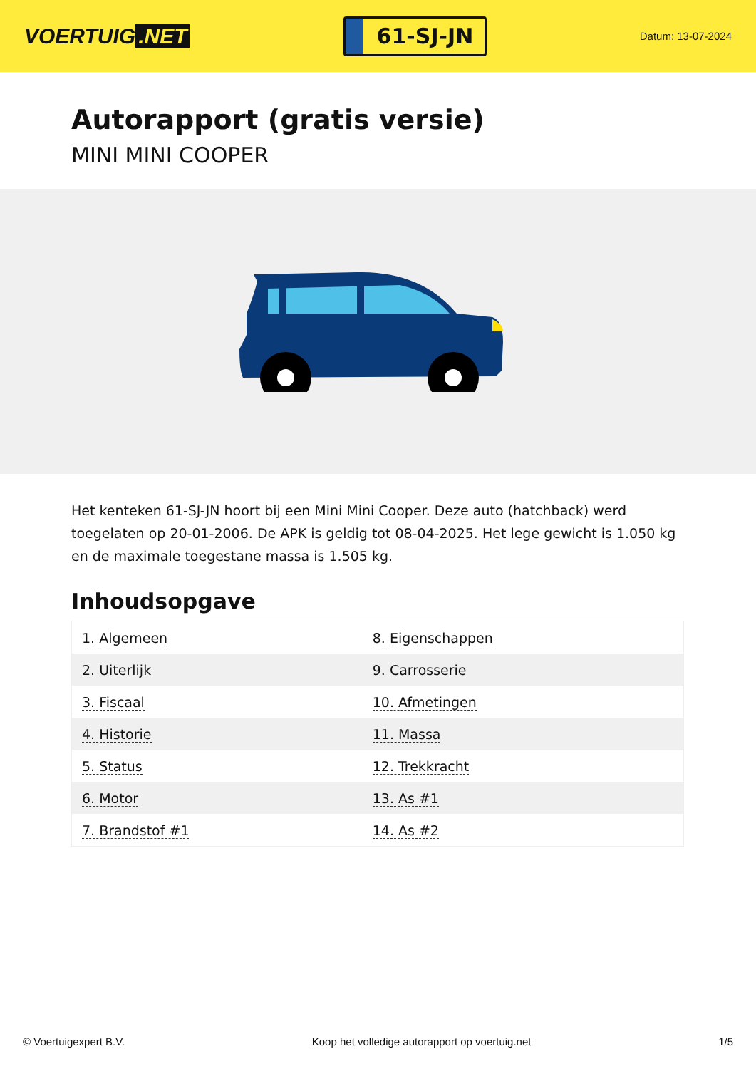VOERTUIG.NET
61-SJ-JN
Datum: 13-07-2024
Autorapport (gratis versie)
MINI MINI COOPER
Het kenteken 61-SJ-JN hoort bij een Mini Mini Cooper. Deze auto (hatchback) werd toegelaten op 20-01-2006. De APK is geldig tot 08-04-2025. Het lege gewicht is 1.050 kg en de maximale toegestane massa is 1.505 kg.
Inhoudsopgave
| 1. Algemeen | 8. Eigenschappen |
| 2. Uiterlijk | 9. Carrosserie |
| 3. Fiscaal | 10. Afmetingen |
| 4. Historie | 11. Massa |
| 5. Status | 12. Trekkracht |
| 6. Motor | 13. As #1 |
| 7. Brandstof #1 | 14. As #2 |
© Voertuigexpert B.V. Koop het volledige autorapport op voertuig.net 1/5